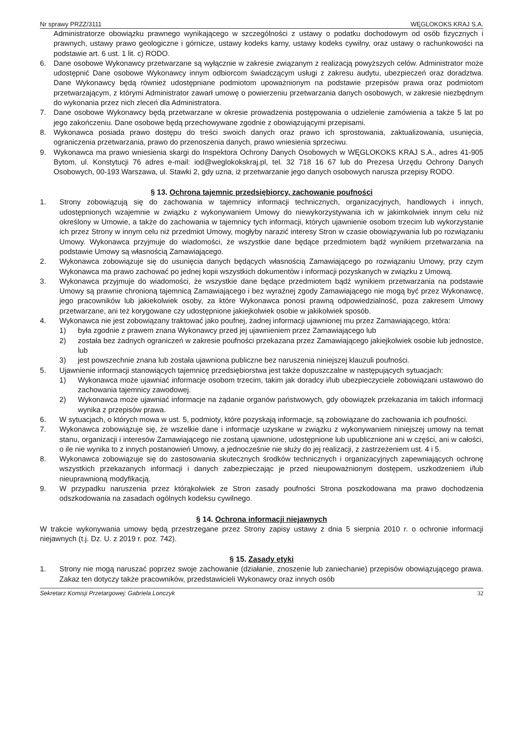Nr sprawy PRZZ/3111 WĘGLOKOKS KRAJ S.A.
Administratorze obowiązku prawnego wynikającego w szczególności z ustawy o podatku dochodowym od osób fizycznych i prawnych, ustawy prawo geologiczne i górnicze, ustawy kodeks karny, ustawy kodeks cywilny, oraz ustawy o rachunkowości na podstawie art. 6 ust. 1 lit. c) RODO.
6. Dane osobowe Wykonawcy przetwarzane są wyłącznie w zakresie związanym z realizacją powyższych celów. Administrator może udostępnić Dane osobowe Wykonawcy innym odbiorcom świadczącym usługi z zakresu audytu, ubezpieczeń oraz doradztwa. Dane Wykonawcy będą również udostępniane podmiotom upoważnionym na podstawie przepisów prawa oraz podmiotom przetwarzającym, z którymi Administrator zawarł umowę o powierzeniu przetwarzania danych osobowych, w zakresie niezbędnym do wykonania przez nich zleceń dla Administratora.
7. Dane osobowe Wykonawcy będą przetwarzane w okresie prowadzenia postępowania o udzielenie zamówienia a także 5 lat po jego zakończeniu. Dane osobowe będą przechowywane zgodnie z obowiązującymi przepisami.
8. Wykonawca posiada prawo dostępu do treści swoich danych oraz prawo ich sprostowania, zaktualizowania, usunięcia, ograniczenia przetwarzania, prawo do przenoszenia danych, prawo wniesienia sprzeciwu.
9. Wykonawca ma prawo wniesienia skargi do Inspektora Ochrony Danych Osobowych w WĘGLOKOKS KRAJ S.A., adres 41-905 Bytom, ul. Konstytucji 76 adres e-mail: iod@weglokokskraj.pl, tel. 32 718 16 67 lub do Prezesa Urzędu Ochrony Danych Osobowych, 00-193 Warszawa, ul. Stawki 2, gdy uzna, iż przetwarzanie jego danych osobowych narusza przepisy RODO.
§ 13. Ochrona tajemnic przedsiębiorcy, zachowanie poufności
1. Strony zobowiązują się do zachowania w tajemnicy informacji technicznych, organizacyjnych, handlowych i innych, udostępnionych wzajemnie w związku z wykonywaniem Umowy do niewykorzystywania ich w jakimkolwiek innym celu niż określony w Umowie, a także do zachowania w tajemnicy tych informacji, których ujawnienie osobom trzecim lub wykorzystanie ich przez Strony w innym celu niż przedmiot Umowy, mogłyby narazić interesy Stron w czasie obowiązywania lub po rozwiązaniu Umowy. Wykonawca przyjmuje do wiadomości, że wszystkie dane będące przedmiotem bądź wynikiem przetwarzania na podstawie Umowy są własnością Zamawiającego.
2. Wykonawca zobowiązuje się do usunięcia danych będących własnością Zamawiającego po rozwiązaniu Umowy, przy czym Wykonawca ma prawo zachować po jednej kopii wszystkich dokumentów i informacji pozyskanych w związku z Umową.
3. Wykonawca przyjmuje do wiadomości, że wszystkie dane będące przedmiotem bądź wynikiem przetwarzania na podstawie Umowy są prawnie chronioną tajemnicą Zamawiającego i bez wyraźnej zgody Zamawiającego nie mogą być przez Wykonawcę, jego pracowników lub jakiekolwiek osoby, za które Wykonawca ponosi prawną odpowiedzialność, poza zakresem Umowy przetwarzane, ani też korygowane czy udostępnione jakiejkolwiek osobie w jakikolwiek sposób.
4. Wykonawca nie jest zobowiązany traktować jako poufnej, żadnej informacji ujawnionej mu przez Zamawiającego, która:
1) była zgodnie z prawem znana Wykonawcy przed jej ujawnieniem przez Zamawiającego lub
2) została bez żadnych ograniczeń w zakresie poufności przekazana przez Zamawiającego jakiejkolwiek osobie lub jednostce, lub
3) jest powszechnie znana lub została ujawniona publiczne bez naruszenia niniejszej klauzuli poufności.
5. Ujawnienie informacji stanowiących tajemnicę przedsiębiorstwa jest także dopuszczalne w następujących sytuacjach:
1) Wykonawca może ujawniać informacje osobom trzecim, takim jak doradcy i/lub ubezpieczyciele zobowiązani ustawowo do zachowania tajemnicy zawodowej.
2) Wykonawca może ujawniać informacje na żądanie organów państwowych, gdy obowiązek przekazania im takich informacji wynika z przepisów prawa.
6. W sytuacjach, o których mowa w ust. 5, podmioty, które pozyskają informacje, są zobowiązane do zachowania ich poufności.
7. Wykonawca zobowiązuje się, że wszelkie dane i informacje uzyskane w związku z wykonywaniem niniejszej umowy na temat stanu, organizacji i interesów Zamawiającego nie zostaną ujawnione, udostępnione lub upublicznione ani w części, ani w całości, o ile nie wynika to z innych postanowień Umowy, a jednocześnie nie służy do jej realizacji, z zastrzeżeniem ust. 4 i 5.
8. Wykonawca zobowiązuje się do zastosowania skutecznych środków technicznych i organizacyjnych zapewniających ochronę wszystkich przekazanych informacji i danych zabezpieczając je przed nieupoważnionym dostępem, uszkodzeniem i/lub nieuprawnioną modyfikacją.
9. W przypadku naruszenia przez którąkolwiek ze Stron zasady poufności Strona poszkodowana ma prawo dochodzenia odszkodowania na zasadach ogólnych kodeksu cywilnego.
§ 14. Ochrona informacji niejawnych
W trakcie wykonywania umowy będą przestrzegane przez Strony zapisy ustawy z dnia 5 sierpnia 2010 r. o ochronie informacji niejawnych (t.j. Dz. U. z 2019 r. poz. 742).
§ 15. Zasady etyki
1. Strony nie mogą naruszać poprzez swoje zachowanie (działanie, znoszenie lub zaniechanie) przepisów obowiązującego prawa. Zakaz ten dotyczy także pracowników, przedstawicieli Wykonawcy oraz innych osób
Sekretarz Komisji Przetargowej: Gabriela Lonczyk 32